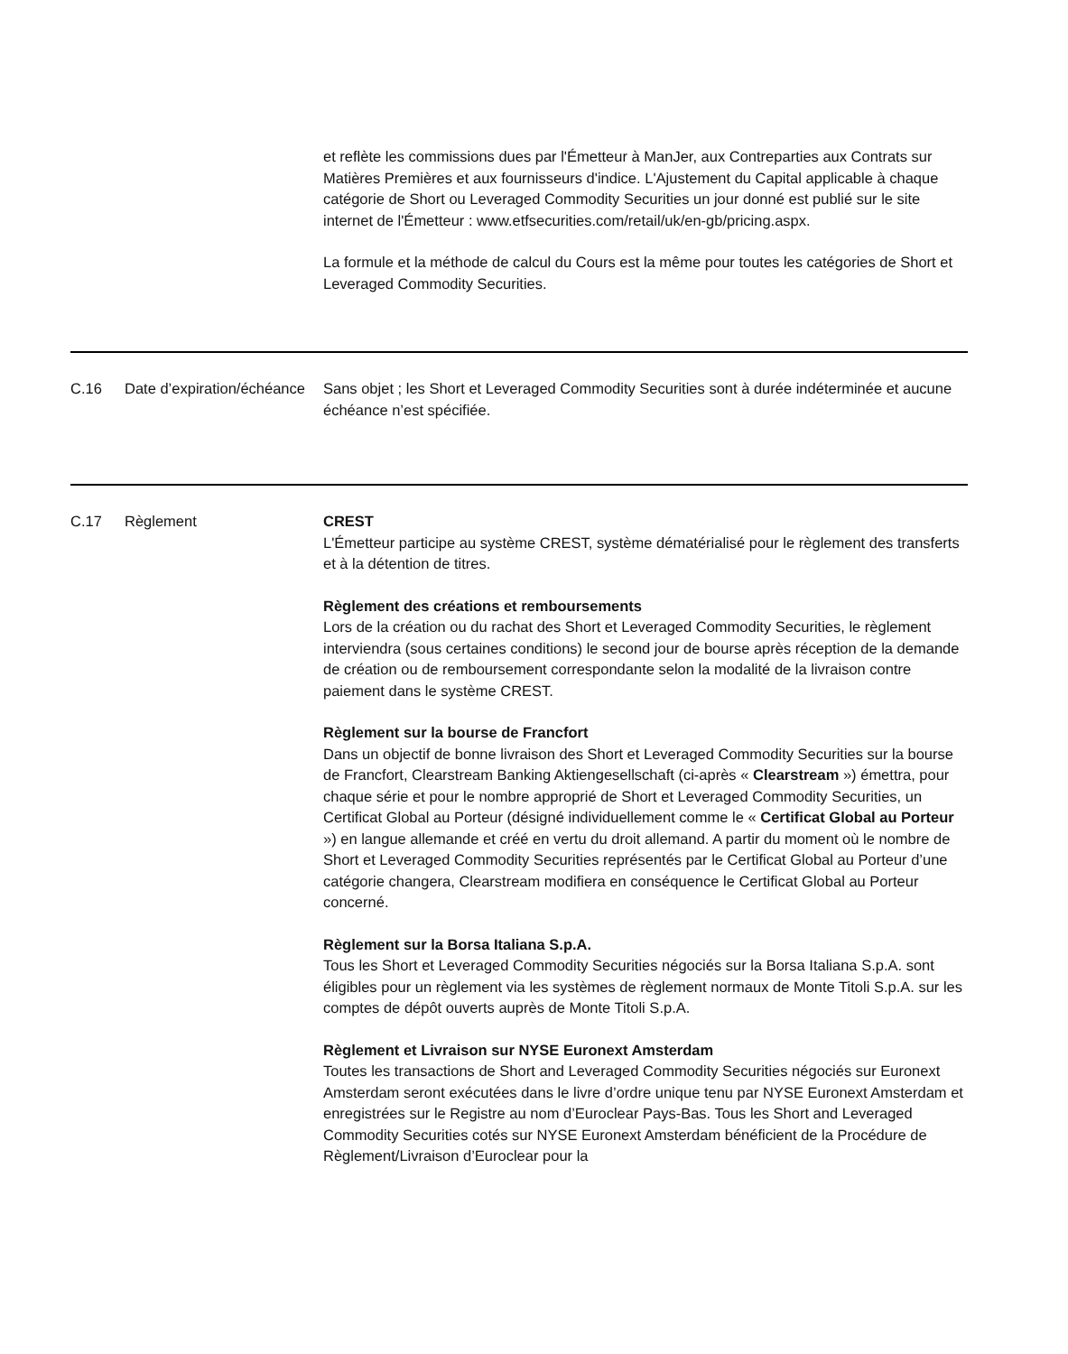et reflète les commissions dues par l'Émetteur à ManJer, aux Contreparties aux Contrats sur Matières Premières et aux fournisseurs d'indice. L'Ajustement du Capital applicable à chaque catégorie de Short ou Leveraged Commodity Securities un jour donné est publié sur le site internet de l'Émetteur : www.etfsecurities.com/retail/uk/en-gb/pricing.aspx.
La formule et la méthode de calcul du Cours est la même pour toutes les catégories de Short et Leveraged Commodity Securities.
C.16 Date d’expiration/échéance
Sans objet ; les Short et Leveraged Commodity Securities sont à durée indéterminée et aucune échéance n’est spécifiée.
C.17 Règlement CREST
L'Émetteur participe au système CREST, système dématérialisé pour le règlement des transferts et à la détention de titres.
Règlement des créations et remboursements
Lors de la création ou du rachat des Short et Leveraged Commodity Securities, le règlement interviendra (sous certaines conditions) le second jour de bourse après réception de la demande de création ou de remboursement correspondante selon la modalité de la livraison contre paiement dans le système CREST.
Règlement sur la bourse de Francfort
Dans un objectif de bonne livraison des Short et Leveraged Commodity Securities sur la bourse de Francfort, Clearstream Banking Aktiengesellschaft (ci-après « Clearstream ») émettra, pour chaque série et pour le nombre approprié de Short et Leveraged Commodity Securities, un Certificat Global au Porteur (désigné individuellement comme le « Certificat Global au Porteur ») en langue allemande et créé en vertu du droit allemand. A partir du moment où le nombre de Short et Leveraged Commodity Securities représentés par le Certificat Global au Porteur d’une catégorie changera, Clearstream modifiera en conséquence le Certificat Global au Porteur concerné.
Règlement sur la Borsa Italiana S.p.A.
Tous les Short et Leveraged Commodity Securities négociés sur la Borsa Italiana S.p.A. sont éligibles pour un règlement via les systèmes de règlement normaux de Monte Titoli S.p.A. sur les comptes de dépôt ouverts auprès de Monte Titoli S.p.A.
Règlement et Livraison sur NYSE Euronext Amsterdam
Toutes les transactions de Short and Leveraged Commodity Securities négociés sur Euronext Amsterdam seront exécutées dans le livre d’ordre unique tenu par NYSE Euronext Amsterdam et enregistrées sur le Registre au nom d’Euroclear Pays-Bas. Tous les Short and Leveraged Commodity Securities cotés sur NYSE Euronext Amsterdam bénéficient de la Procédure de Règlement/Livraison d’Euroclear pour la